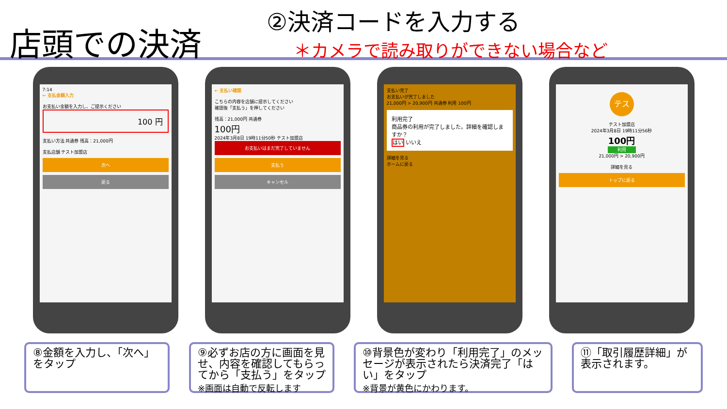店頭での決済
②決済コードを入力する
＊カメラで読み取りができない場合など
7:14
← 支払金額入力
お支払い金額を入力し、ご提示ください
100 円
支払い方法 共通券 残高：21,000円
支払店舗 テスト加盟店
次へ
戻る
← 支払い確認
こちらの内容を店舗に提示してください
確認後「支払う」を押してください
残高：21,000円 共通券
100円
2024年3月8日 19時11分50秒 テスト加盟店
お支払いはまだ完了していません
支払う
キャンセル
支払い完了
お支払いが完了しました
21,000円 > 20,900円 共通券 利用 100円
利用完了
商品券の利用が完了しました。詳細を確認しますか？
はい いいえ
詳細を見る
ホームに戻る
テス
テスト加盟店
2024年3月8日 19時11分56秒
100円
利用
21,000円 > 20,900円
詳細を見る
トップに戻る
⑧金額を入力し、「次へ」をタップ
⑨必ずお店の方に画面を見せ、内容を確認してもらってから「支払う」をタップ
※画面は自動で反転します
⑩背景色が変わり「利用完了」のメッセージが表示されたら決済完了「はい」をタップ
※背景が黄色にかわります。
⑪「取引履歴詳細」が表示されます。